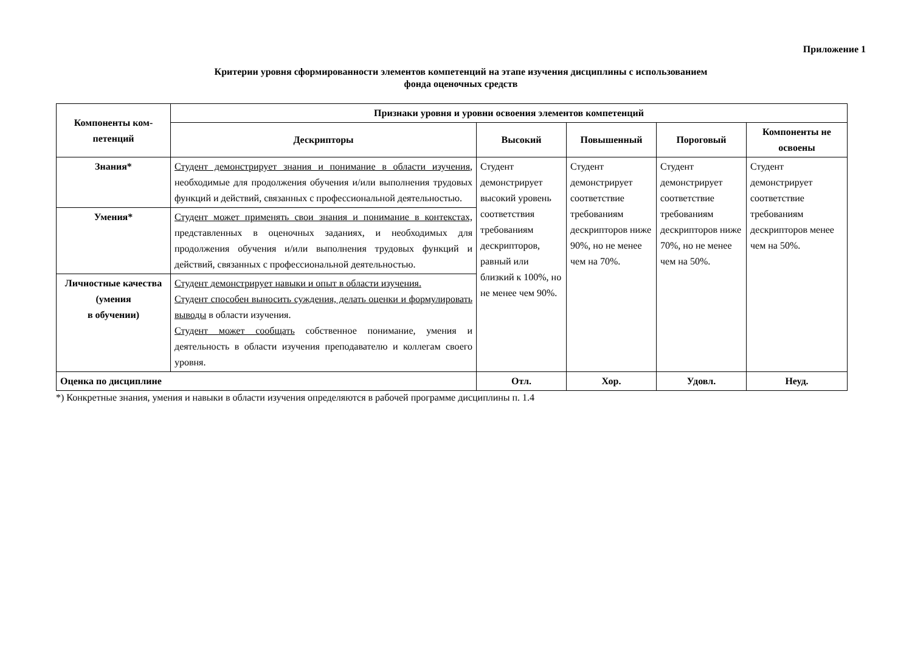Приложение 1
Критерии уровня сформированности элементов компетенций на этапе изучения дисциплины с использованием
фонда оценочных средств
| Компоненты ком- петенций | Признаки уровня и уровни освоения элементов компетенций | | | | |
| --- | --- | --- | --- | --- | --- |
| | Дескрипторы | Высокий | Повышенный | Пороговый | Компоненты не освоены |
| Знания* | Студент демонстрирует знания и понимание в области изучения , необходимые для продолжения обучения и/или выполнения трудовых функций и действий, связанных с профессиональной деятельностью. | Студент демонстрирует высокий уровень соответствия требованиям дескрипторов, равный или близкий к 100%, но не менее чем 90%. | Студент демонстрирует соответствие требованиям дескрипторов ниже 90%, но не менее чем на 70%. | Студент демонстрирует соответствие требованиям дескрипторов ниже 70%, но не менее чем на 50%. | Студент демонстрирует соответствие требованиям дескрипторов менее чем на 50%. |
| Умения* | Студент может применять свои знания и понимание в контекстах, представленных в оценочных заданиях, и необходимых для продолжения обучения и/или выполнения трудовых функций и действий, связанных с профессиональной деятельностью. | | | | |
| Личностные качества (умения в обучении) | Студент демонстрирует навыки и опыт в области изучения. Студент способен выносить суждения, делать оценки и формулировать выводы в области изучения. Студент может сообщать собственное понимание, умения и деятельность в области изучения преподавателю и коллегам своего уровня. | | | | |
| Оценка по дисциплине | | Отл. | Хор. | Удовл. | Неуд. |
*) Конкретные знания, умения и навыки в области изучения определяются в рабочей программе дисциплины п. 1.4